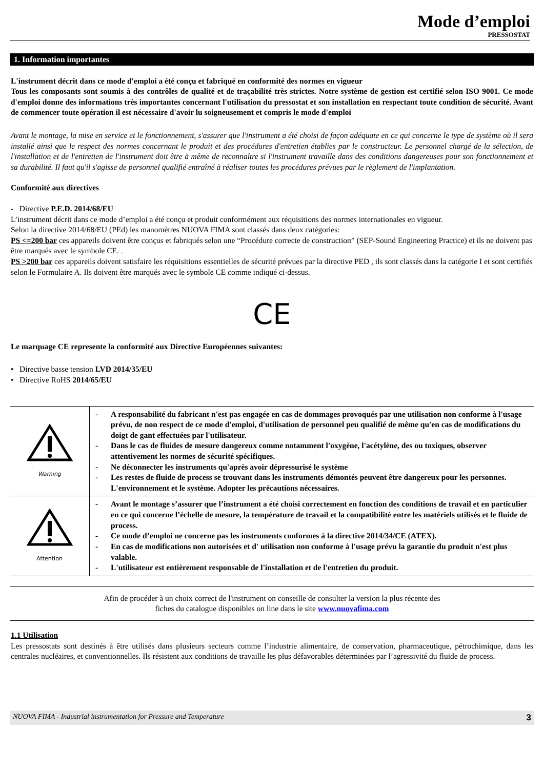Mode d’emploi
PRESSOSTAT
1. Information importantes
L'instrument décrit dans ce mode d'emploi a été conçu et fabriqué en conformité des normes en vigueur
Tous les composants sont soumis à des contrôles de qualité et de traçabilité très strictes. Notre système de gestion est certifié selon ISO 9001. Ce mode d'emploi donne des informations très importantes concernant l'utilisation du pressostat et son installation en respectant toute condition de sécurité. Avant de commencer toute opération il est nécessaire d'avoir lu soigneusement et compris le mode d'emploi
Avant le montage, la mise en service et le fonctionnement, s'assurer que l'instrument a été choisi de façon adéquate en ce qui concerne le type de système où il sera installé ainsi que le respect des normes concernant le produit et des procédures d'entretien établies par le constructeur. Le personnel chargé de la sélection, de l'installation et de l'entretien de l'instrument doit être à même de reconnaître si l'instrument travaille dans des conditions dangereuses pour son fonctionnement et sa durabilité. Il faut qu'il s'agisse de personnel qualifié entraîné à réaliser toutes les procédures prévues par le règlement de l'implantation.
Conformité aux directives
- Directive P.E.D. 2014/68/EU
L’instrument décrit dans ce mode d’emploi a été conçu et produit conformément aux réquisitions des normes internationales en vigueur.
Selon la directive 2014/68/EU (PEd) les manomètres NUOVA FIMA sont classés dans deux catégories:
PS <=200 bar ces appareils doivent être conçus et fabriqués selon une “Procédure correcte de construction” (SEP-Sound Engineering Practice) et ils ne doivent pas être marqués avec le symbole CE. .
PS >200 bar ces appareils doivent satisfaire les réquisitions essentielles de sécurité prévues par la directive PED , ils sont classés dans la catégorie I et sont certifiés selon le Formulaire A. Ils doivent être marqués avec le symbole CE comme indiqué ci-dessus.
CE
Le marquage CE represente la conformité aux Directive Européennes suivantes:
• Directive basse tension LVD 2014/35/EU
• Directive RoHS 2014/65/EU
| Warning | - A responsabilité du fabricant n'est pas engagée en cas de dommages provoqués par une utilisation non conforme à l'usage prévu, de non respect de ce mode d'emploi, d'utilisation de personnel peu qualifié de même qu'en cas de modifications du doigt de gant effectuées par l'utilisateur. - Dans le cas de fluides de mesure dangereux comme notamment l'oxygène, l'acétylène, des ou toxiques, observer attentivement les normes de sécurité spécifiques. - Ne déconnecter les instruments qu'après avoir dépressurisé le système - Les restes de fluide de process se trouvant dans les instruments démontés peuvent être dangereux pour les personnes. L'environnement et le système. Adopter les précautions nécessaires. |
| Attention | - Avant le montage s’assurer que l’instrument a été choisi correctement en fonction des conditions de travail et en particulier en ce qui concerne l’échelle de mesure, la température de travail et la compatibilité entre les matériels utilisés et le fluide de process. - Ce mode d’emploi ne concerne pas les instruments conformes à la directive 2014/34/CE (ATEX). - En cas de modifications non autorisées et d' utilisation non conforme à l'usage prévu la garantie du produit n'est plus valable. - L'utilisateur est entièrement responsable de l'installation et de l'entretien du produit. |
Afin de procéder à un choix correct de l'instrument on conseille de consulter la version la plus récente des
fiches du catalogue disponibles on line dans le site www.nuovafima.com
1.1 Utilisation
Les pressostats sont destinés à être utilisés dans plusieurs secteurs comme l’industrie alimentaire, de conservation, pharmaceutique, pétrochimique, dans les centrales nucléaires, et conventionnelles. Ils résistent aux conditions de travaille les plus défavorables déterminées par l’agressivité du fluide de process.
NUOVA FIMA - Industrial instrumentation for Pressure and Temperature 3